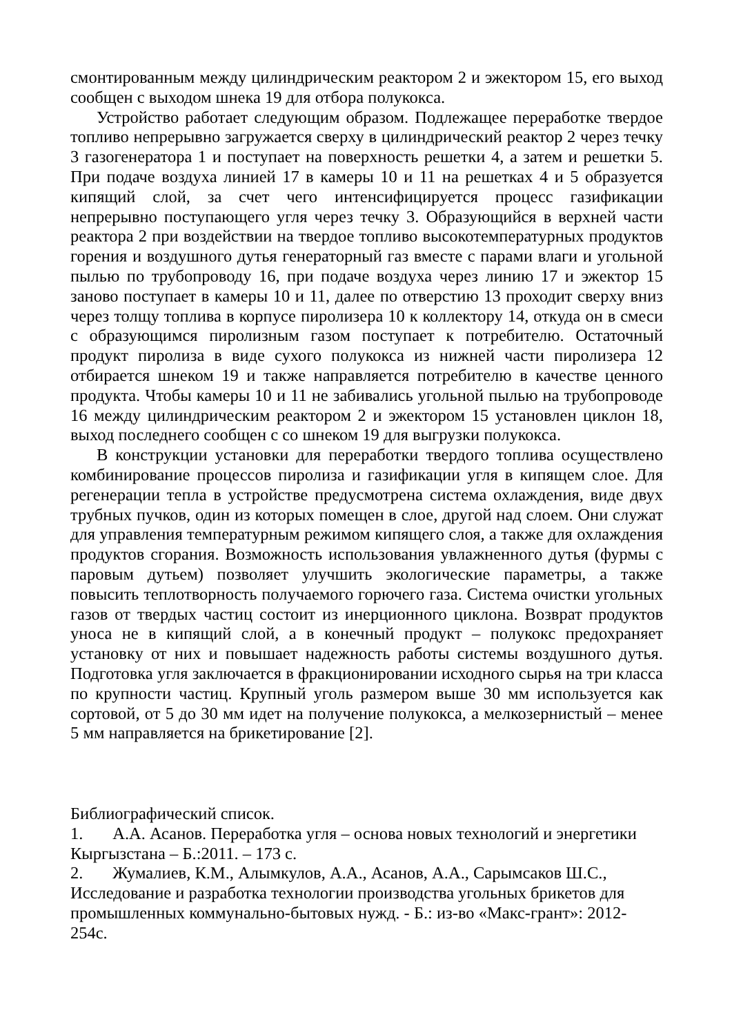смонтированным между цилиндрическим реактором 2 и эжектором 15, его выход сообщен с выходом шнека 19 для отбора полукокса.
Устройство работает следующим образом. Подлежащее переработке твердое топливо непрерывно загружается сверху в цилиндрический реактор 2 через течку 3 газогенератора 1 и поступает на поверхность решетки 4, а затем и решетки 5. При подаче воздуха линией 17 в камеры 10 и 11 на решетках 4 и 5 образуется кипящий слой, за счет чего интенсифицируется процесс газификации непрерывно поступающего угля через течку 3. Образующийся в верхней части реактора 2 при воздействии на твердое топливо высокотемпературных продуктов горения и воздушного дутья генераторный газ вместе с парами влаги и угольной пылью по трубопроводу 16, при подаче воздуха через линию 17 и эжектор 15 заново поступает в камеры 10 и 11, далее по отверстию 13 проходит сверху вниз через толщу топлива в корпусе пиролизера 10 к коллектору 14, откуда он в смеси с образующимся пиролизным газом поступает к потребителю. Остаточный продукт пиролиза в виде сухого полукокса из нижней части пиролизера 12 отбирается шнеком 19 и также направляется потребителю в качестве ценного продукта. Чтобы камеры 10 и 11 не забивались угольной пылью на трубопроводе 16 между цилиндрическим реактором 2 и эжектором 15 установлен циклон 18, выход последнего сообщен с со шнеком 19 для выгрузки полукокса.
В конструкции установки для переработки твердого топлива осуществлено комбинирование процессов пиролиза и газификации угля в кипящем слое. Для регенерации тепла в устройстве предусмотрена система охлаждения, виде двух трубных пучков, один из которых помещен в слое, другой над слоем. Они служат для управления температурным режимом кипящего слоя, а также для охлаждения продуктов сгорания. Возможность использования увлажненного дутья (фурмы с паровым дутьем) позволяет улучшить экологические параметры, а также повысить теплотворность получаемого горючего газа. Система очистки угольных газов от твердых частиц состоит из инерционного циклона. Возврат продуктов уноса не в кипящий слой, а в конечный продукт – полукокс предохраняет установку от них и повышает надежность работы системы воздушного дутья. Подготовка угля заключается в фракционировании исходного сырья на три класса по крупности частиц. Крупный уголь размером выше 30 мм используется как сортовой, от 5 до 30 мм идет на получение полукокса, а мелкозернистый – менее 5 мм направляется на брикетирование [2].
Библиографический список.
1. А.А. Асанов. Переработка угля – основа новых технологий и энергетики Кыргызстана – Б.:2011. – 173 с.
2. Жумалиев, К.М., Алымкулов, А.А., Асанов, А.А., Сарымсаков Ш.С., Исследование и разработка технологии производства угольных брикетов для промышленных коммунально-бытовых нужд. - Б.: из-во «Макс-грант»: 2012-254с.